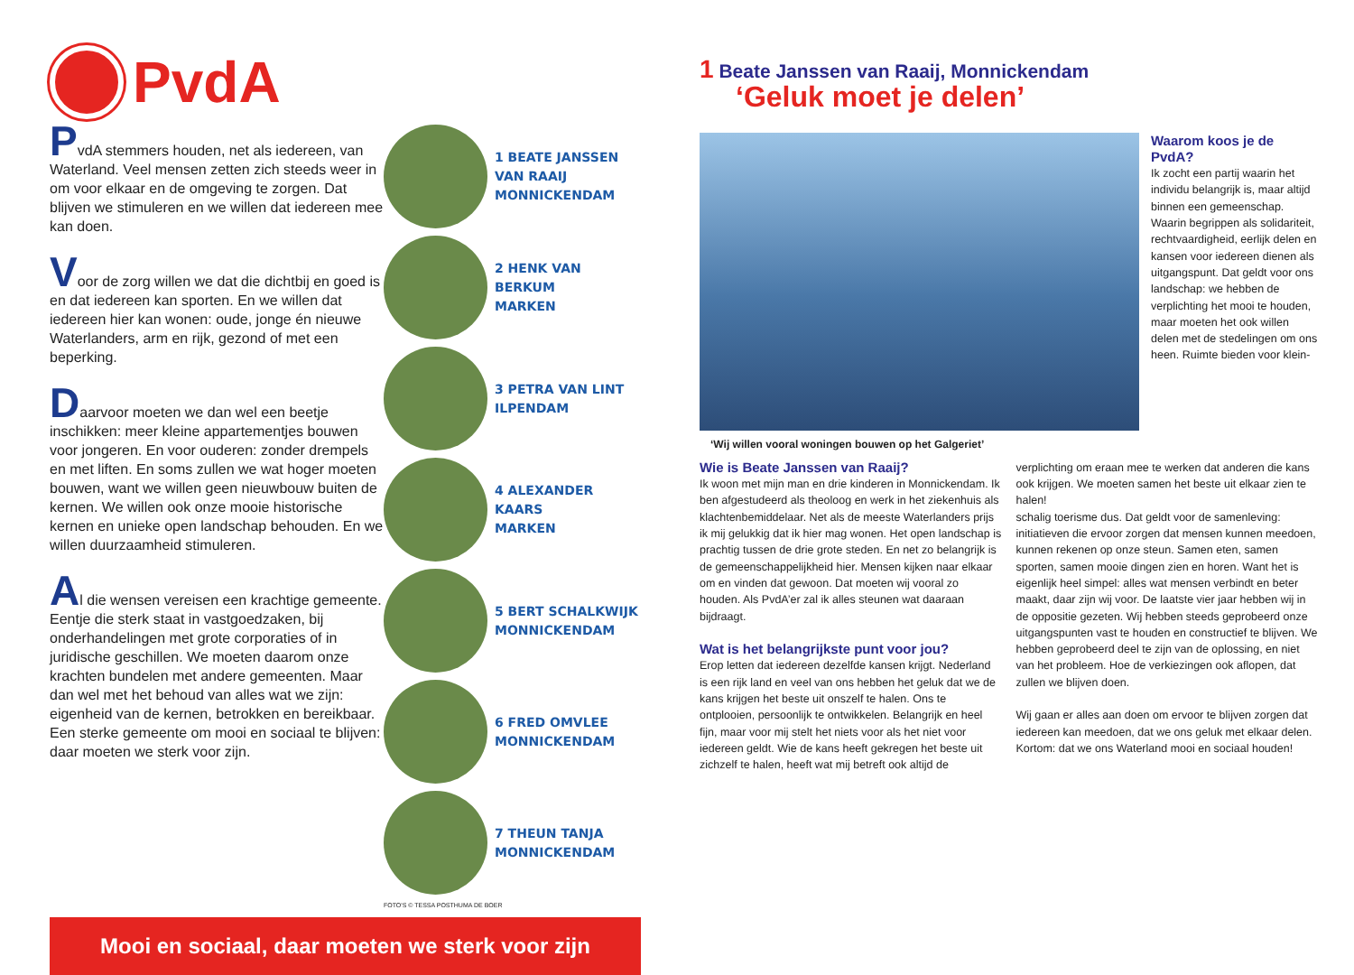PvdA
PvdA stemmers houden, net als iedereen, van Waterland. Veel mensen zetten zich steeds weer in om voor elkaar en de omgeving te zorgen. Dat blijven we stimuleren en we willen dat iedereen mee kan doen.
Voor de zorg willen we dat die dichtbij en goed is en dat iedereen kan sporten. En we willen dat iedereen hier kan wonen: oude, jonge én nieuwe Waterlanders, arm en rijk, gezond of met een beperking.
Daarvoor moeten we dan wel een beetje inschikken: meer kleine appartementjes bouwen voor jongeren. En voor ouderen: zonder drempels en met liften. En soms zullen we wat hoger moeten bouwen, want we willen geen nieuwbouw buiten de kernen. We willen ook onze mooie historische kernen en unieke open landschap behouden. En we willen duurzaamheid stimuleren.
Al die wensen vereisen een krachtige gemeente. Eentje die sterk staat in vastgoedzaken, bij onderhandelingen met grote corporaties of in juridische geschillen. We moeten daarom onze krachten bundelen met andere gemeenten. Maar dan wel met het behoud van alles wat we zijn: eigenheid van de kernen, betrokken en bereikbaar. Een sterke gemeente om mooi en sociaal te blijven: daar moeten we sterk voor zijn.
1 BEATE JANSSEN VAN RAAIJ
MONNICKENDAM
2 HENK VAN BERKUM
MARKEN
3 PETRA VAN LINT
ILPENDAM
4 ALEXANDER KAARS
MARKEN
5 BERT SCHALKWIJK
MONNICKENDAM
6 FRED OMVLEE
MONNICKENDAM
7 THEUN TANJA
MONNICKENDAM
FOTO'S © TESSA POSTHUMA DE BOER
Mooi en sociaal, daar moeten we sterk voor zijn
1 Beate Janssen van Raaij, Monnickendam
‘Geluk moet je delen’
Waarom koos je de PvdA?
Ik zocht een partij waarin het individu belangrijk is, maar altijd binnen een gemeenschap. Waarin begrippen als solidariteit, rechtvaardigheid, eerlijk delen en kansen voor iedereen dienen als uitgangspunt. Dat geldt voor ons landschap: we hebben de verplichting het mooi te houden, maar moeten het ook willen delen met de stedelingen om ons heen. Ruimte bieden voor klein-
‘Wij willen vooral woningen bouwen op het Galgeriet’
Wie is Beate Janssen van Raaij?
Ik woon met mijn man en drie kinderen in Monnickendam. Ik ben afgestudeerd als theoloog en werk in het ziekenhuis als klachtenbemiddelaar. Net als de meeste Waterlanders prijs ik mij gelukkig dat ik hier mag wonen. Het open landschap is prachtig tussen de drie grote steden. En net zo belangrijk is de gemeenschappelijkheid hier. Mensen kijken naar elkaar om en vinden dat gewoon. Dat moeten wij vooral zo houden. Als PvdA’er zal ik alles steunen wat daaraan bijdraagt.
Wat is het belangrijkste punt voor jou?
Erop letten dat iedereen dezelfde kansen krijgt. Nederland is een rijk land en veel van ons hebben het geluk dat we de kans krijgen het beste uit onszelf te halen. Ons te ontplooien, persoonlijk te ontwikkelen. Belangrijk en heel fijn, maar voor mij stelt het niets voor als het niet voor iedereen geldt. Wie de kans heeft gekregen het beste uit zichzelf te halen, heeft wat mij betreft ook altijd de verplichting om eraan mee te werken dat anderen die kans ook krijgen. We moeten samen het beste uit elkaar zien te halen!
schalig toerisme dus. Dat geldt voor de samenleving: initiatieven die ervoor zorgen dat mensen kunnen meedoen, kunnen rekenen op onze steun. Samen eten, samen sporten, samen mooie dingen zien en horen. Want het is eigenlijk heel simpel: alles wat mensen verbindt en beter maakt, daar zijn wij voor. De laatste vier jaar hebben wij in de oppositie gezeten. Wij hebben steeds geprobeerd onze uitgangspunten vast te houden en constructief te blijven. We hebben geprobeerd deel te zijn van de oplossing, en niet van het probleem. Hoe de verkiezingen ook aflopen, dat zullen we blijven doen.
Wij gaan er alles aan doen om ervoor te blijven zorgen dat iedereen kan meedoen, dat we ons geluk met elkaar delen. Kortom: dat we ons Waterland mooi en sociaal houden!